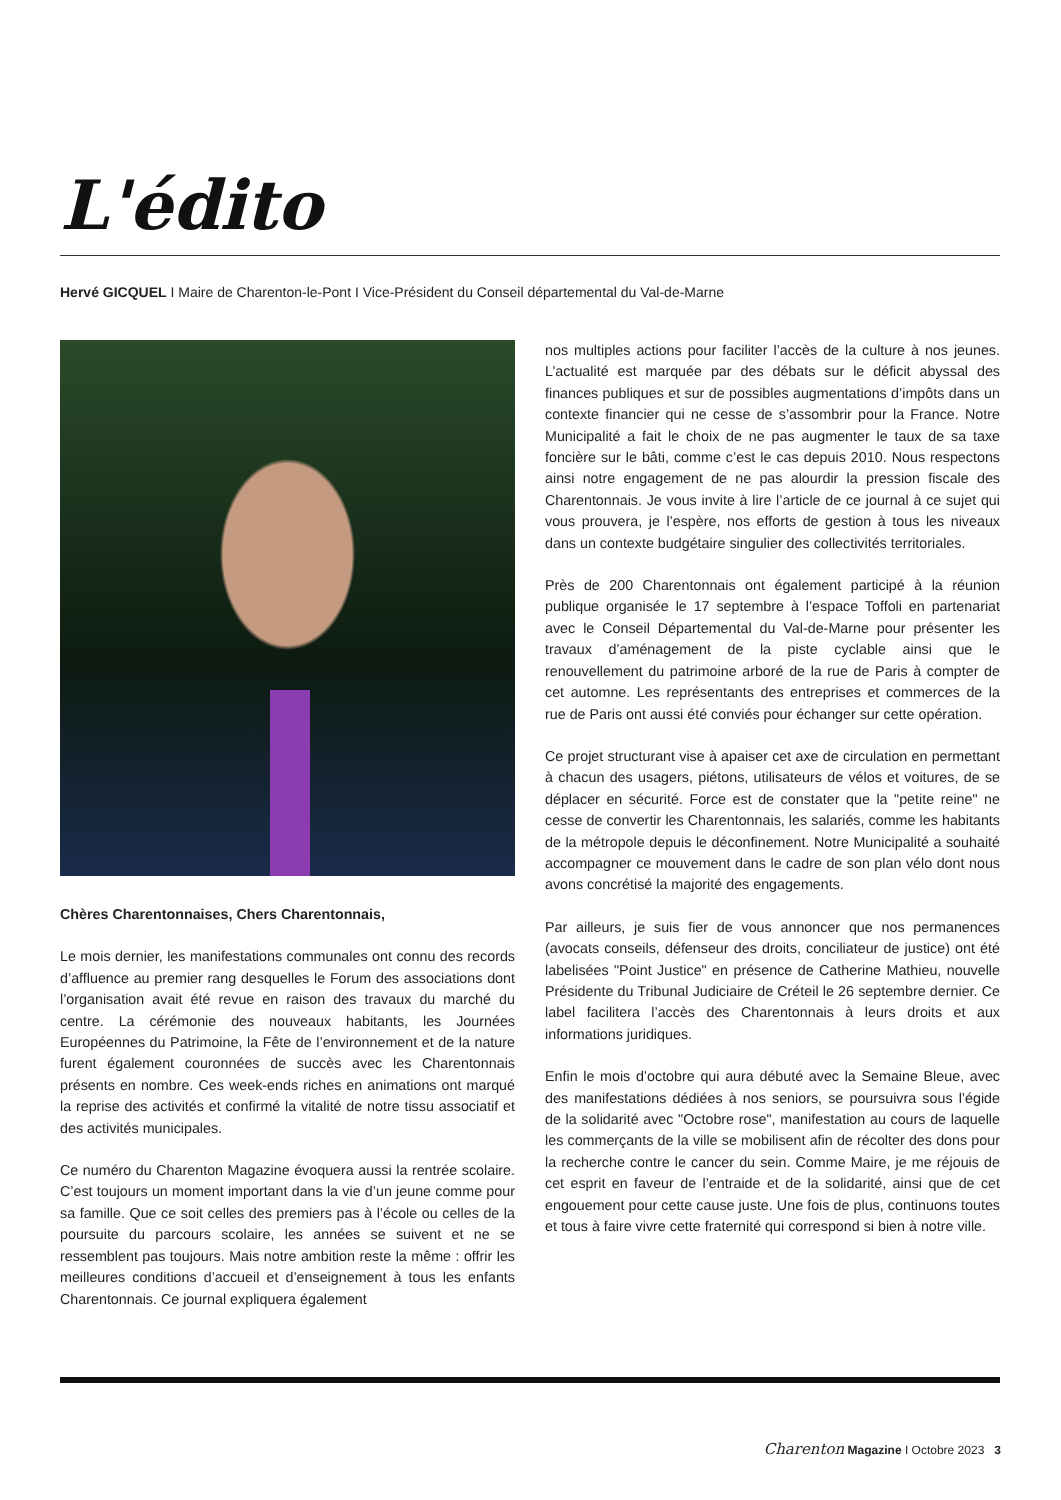L'édito
Hervé GICQUEL I Maire de Charenton-le-Pont I Vice-Président du Conseil départemental du Val-de-Marne
Chères Charentonnaises, Chers Charentonnais,
Le mois dernier, les manifestations communales ont connu des records d’affluence au premier rang desquelles le Forum des associations dont l’organisation avait été revue en raison des travaux du marché du centre. La cérémonie des nouveaux habitants, les Journées Européennes du Patrimoine, la Fête de l’environnement et de la nature furent également couronnées de succès avec les Charentonnais présents en nombre. Ces week-ends riches en animations ont marqué la reprise des activités et confirmé la vitalité de notre tissu associatif et des activités municipales.
Ce numéro du Charenton Magazine évoquera aussi la rentrée scolaire. C’est toujours un moment important dans la vie d’un jeune comme pour sa famille. Que ce soit celles des premiers pas à l’école ou celles de la poursuite du parcours scolaire, les années se suivent et ne se ressemblent pas toujours. Mais notre ambition reste la même : offrir les meilleures conditions d’accueil et d’enseignement à tous les enfants Charentonnais. Ce journal expliquera également
nos multiples actions pour faciliter l’accès de la culture à nos jeunes. L’actualité est marquée par des débats sur le déficit abyssal des finances publiques et sur de possibles augmentations d’impôts dans un contexte financier qui ne cesse de s’assombrir pour la France. Notre Municipalité a fait le choix de ne pas augmenter le taux de sa taxe foncière sur le bâti, comme c’est le cas depuis 2010. Nous respectons ainsi notre engagement de ne pas alourdir la pression fiscale des Charentonnais. Je vous invite à lire l’article de ce journal à ce sujet qui vous prouvera, je l’espère, nos efforts de gestion à tous les niveaux dans un contexte budgétaire singulier des collectivités territoriales.
Près de 200 Charentonnais ont également participé à la réunion publique organisée le 17 septembre à l’espace Toffoli en partenariat avec le Conseil Départemental du Val-de-Marne pour présenter les travaux d’aménagement de la piste cyclable ainsi que le renouvellement du patrimoine arboré de la rue de Paris à compter de cet automne. Les représentants des entreprises et commerces de la rue de Paris ont aussi été conviés pour échanger sur cette opération.
Ce projet structurant vise à apaiser cet axe de circulation en permettant à chacun des usagers, piétons, utilisateurs de vélos et voitures, de se déplacer en sécurité. Force est de constater que la "petite reine" ne cesse de convertir les Charentonnais, les salariés, comme les habitants de la métropole depuis le déconfinement. Notre Municipalité a souhaité accompagner ce mouvement dans le cadre de son plan vélo dont nous avons concrétisé la majorité des engagements.
Par ailleurs, je suis fier de vous annoncer que nos permanences (avocats conseils, défenseur des droits, conciliateur de justice) ont été labelisées "Point Justice" en présence de Catherine Mathieu, nouvelle Présidente du Tribunal Judiciaire de Créteil le 26 septembre dernier. Ce label facilitera l’accès des Charentonnais à leurs droits et aux informations juridiques.
Enfin le mois d’octobre qui aura débuté avec la Semaine Bleue, avec des manifestations dédiées à nos seniors, se poursuivra sous l’égide de la solidarité avec "Octobre rose", manifestation au cours de laquelle les commerçants de la ville se mobilisent afin de récolter des dons pour la recherche contre le cancer du sein. Comme Maire, je me réjouis de cet esprit en faveur de l’entraide et de la solidarité, ainsi que de cet engouement pour cette cause juste. Une fois de plus, continuons toutes et tous à faire vivre cette fraternité qui correspond si bien à notre ville.
Charenton Magazine I Octobre 2023 3